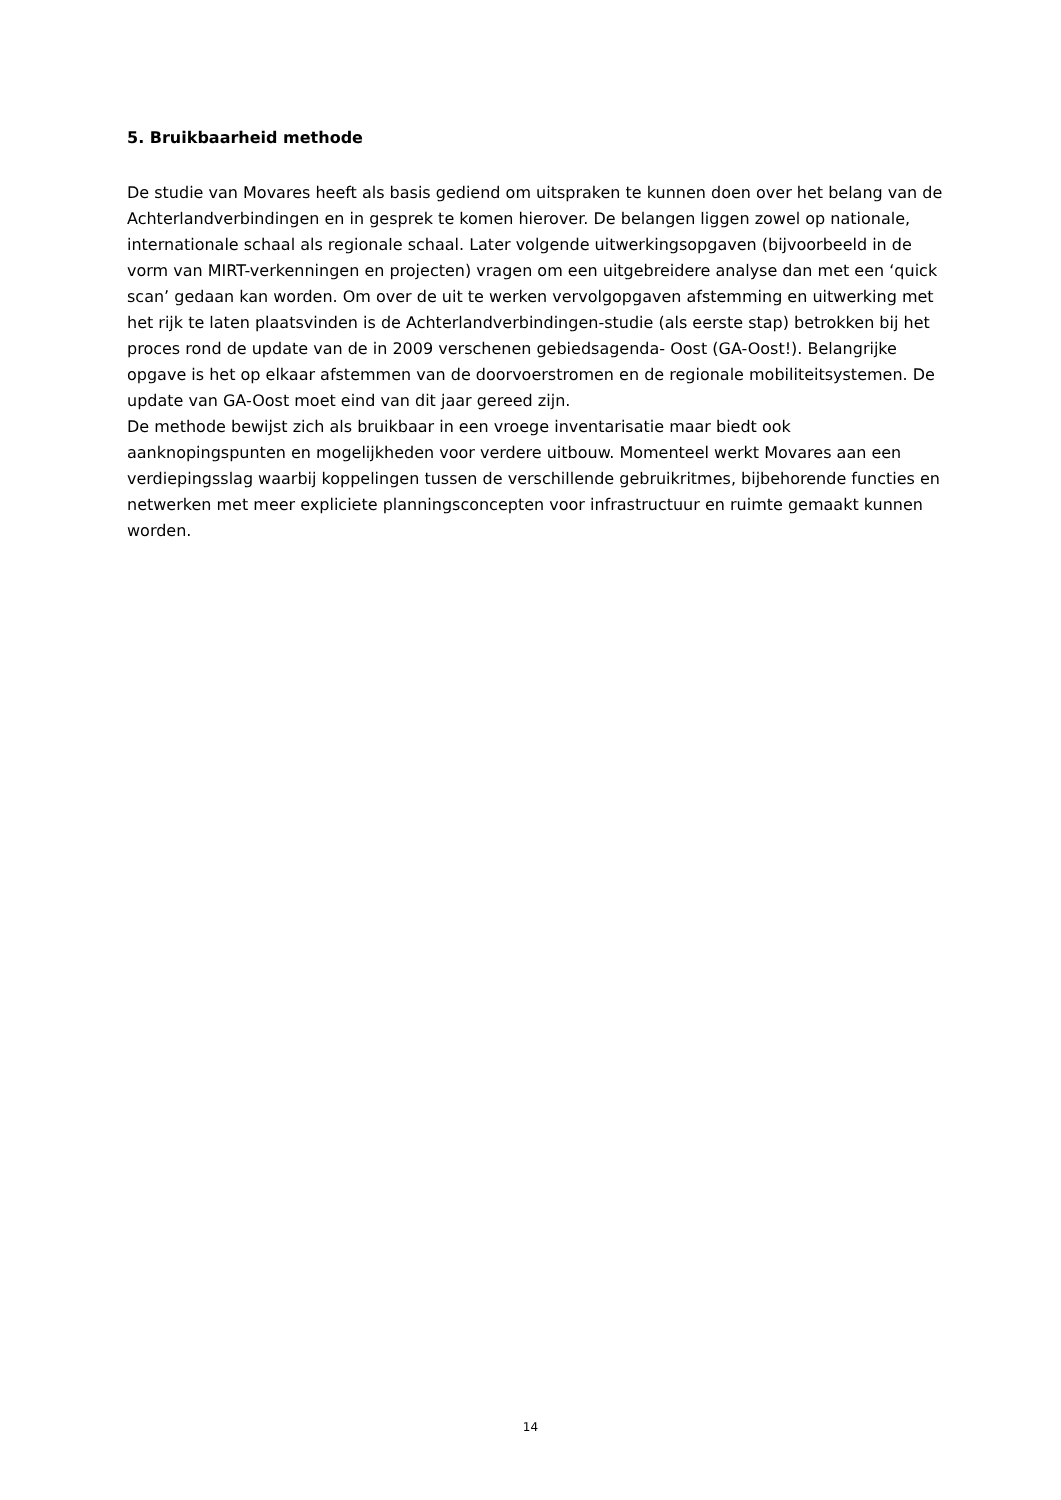5. Bruikbaarheid methode
De studie van Movares heeft als basis gediend om uitspraken te kunnen doen over het belang van de Achterlandverbindingen en in gesprek te komen hierover. De belangen liggen zowel op nationale, internationale schaal als regionale schaal. Later volgende uitwerkingsopgaven (bijvoorbeeld in de vorm van MIRT-verkenningen en projecten) vragen om een uitgebreidere analyse dan met een ‘quick scan’ gedaan kan worden. Om over de uit te werken vervolgopgaven afstemming en uitwerking met het rijk te laten plaatsvinden is de Achterlandverbindingen-studie (als eerste stap) betrokken bij het proces rond de update van de in 2009 verschenen gebiedsagenda- Oost (GA-Oost!). Belangrijke opgave is het op elkaar afstemmen van de doorvoerstromen en de regionale mobiliteitsystemen. De update van GA-Oost moet eind van dit jaar gereed zijn.
De methode bewijst zich als bruikbaar in een vroege inventarisatie maar biedt ook aanknopingspunten en mogelijkheden voor verdere uitbouw. Momenteel werkt Movares aan een verdiepingsslag waarbij koppelingen tussen de verschillende gebruikritmes, bijbehorende functies en netwerken met meer expliciete planningsconcepten voor infrastructuur en ruimte gemaakt kunnen worden.
14